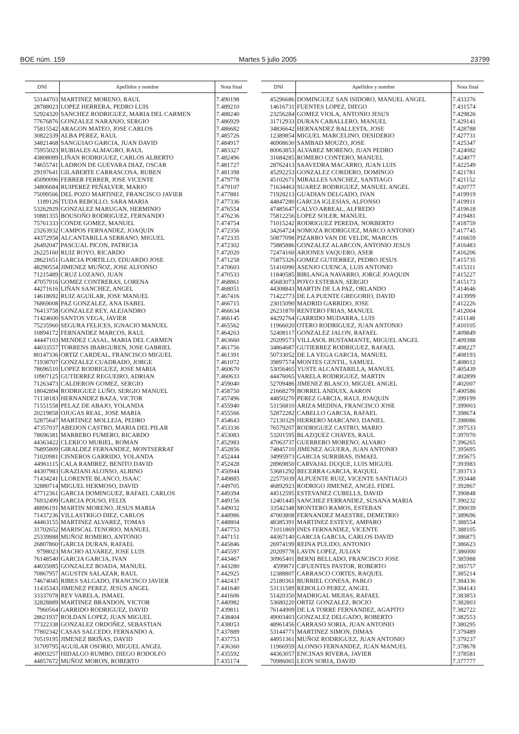BOE núm. 159 Martes 5 julio 2005 23799
| DNI | Apellidos y nombre | Nota final |
| --- | --- | --- |
| 53144703 | MARTINEZ MORENO, RAUL | 7.490198 |
| 28788023 | LOPEZ HERRERA, PEDRO LUIS | 7.489210 |
| 52924320 | SANCHEZ RODRIGUEZ, MARIA DEL CARMEN | 7.488240 |
| 77676876 | GONZALEZ NARANJO, SERGIO | 7.486929 |
| 75815542 | ARAGON MATEO, JOSE CARLOS | 7.486682 |
| 30822339 | ALBA PEREZ, RAUL | 7.485726 |
| 34821468 | SANGUIAO GARCIA, JUAN DAVID | 7.484917 |
| 75955023 | RUBIALES ALMAGRO, RAUL | 7.483327 |
| 43808089 | LIÑAN RODRIGUEZ, CARLOS ALBERTO | 7.482496 |
| 74655741 | LADRON DE GUEVARA DIAZ, OSCAR | 7.481727 |
| 29197641 | GILABERTE CARRASCOSA, RUBEN | 7.481398 |
| 45090096 | FERRER FERRER, JOSE VICENTE | 7.479778 |
| 34806684 | RUIPEREZ PEÑALVER, MARIO | 7.479107 |
| 75099566 | DEL POZO MARTINEZ, FRANCISCO JAVIER | 7.477881 |
| 1189126 | TUDA REBOLLO, SARA MARIA | 7.477336 |
| 53262929 | GONZALEZ MARUGAN, HERMINIO | 7.476554 |
| 10881355 | BOUSOÑO RODRIGUEZ, FERNANDO | 7.476236 |
| 75761333 | CONDE GOMEZ, MANUEL | 7.474754 |
| 23263932 | CAMPOS FERNANDEZ, JOAQUIN | 7.472356 |
| 44372958 | ALCANTARILLA SERRANO, MIGUEL | 7.472335 |
| 26492047 | PASCUAL PICON, PATRICIA | 7.472302 |
| 26225160 | RUIZ ROYO, RICARDO | 7.472020 |
| 28621651 | GARCIA PORTILLO, EDUARDO JOSE | 7.471258 |
| 48290554 | JIMENEZ MUÑOZ, JOSE ALFONSO | 7.470603 |
| 71215489 | CRUZ LOZANO, JUAN | 7.470533 |
| 47057916 | GOMEZ CONTRERAS, LORENA | 7.468861 |
| 44271616 | LIÑAN SANCHEZ, ANGEL | 7.468051 |
| 14618692 | RUIZ AGUILAR, JOSE MANUEL | 7.467416 |
| 76869008 | PAZ GONZALEZ, ANA ISABEL | 7.466715 |
| 76413758 | GONZALEZ REY, ALEJANDRO | 7.466634 |
| 71424600 | SANTOS VEGA, JAVIER | 7.466145 |
| 75235960 | SEGURA FELICES, IGNACIO MANUEL | 7.465562 |
| 10894172 | FERNANDEZ MARCOS, RAUL | 7.464263 |
| 44447103 | MENDEZ CASAL, MARIA DEL CARMEN | 7.463660 |
| 44033557 | TORRENS IBARGUREN, JOSE GABRIEL | 7.461756 |
| 80147336 | ORTIZ CARDEAL, FRANCISCO MIGUEL | 7.461391 |
| 71938707 | GONZALEZ CUADRADO, JORGE | 7.461072 |
| 78696510 | LOPEZ RODRIGUEZ, JOSE MARIA | 7.460670 |
| 10907125 | GUTIERREZ REGUEIRO, ADRIAN | 7.460633 |
| 71263473 | CALDERON GOMEZ, SERGIO | 7.459040 |
| 18042894 | RODRIGUEZ LUÑO, SERGIO MANUEL | 7.458750 |
| 71138183 | HERNANDEZ BAZA, VICTOR | 7.457496 |
| 71551558 | PELAZ DE ABAJO, YOLANDA | 7.455940 |
| 20219858 | OJUGAS REAL, JOSE MARIA | 7.455566 |
| 52875647 | MARTINEZ MOLLEJA, PEDRO | 7.454643 |
| 47357037 | ABEIJON CASTRO, MARIA DEL PILAR | 7.453336 |
| 78696381 | MARRERO FUMERO, RICARDO | 7.453083 |
| 44363422 | CLERICO MURIEL, ROMAN | 7.452983 |
| 76895809 | GIRALDEZ FERNANDEZ, MONTSERRAT | 7.452856 |
| 71020981 | CISNEROS GARRIDO, YOLANDA | 7.452444 |
| 44961115 | CALA RAMIREZ, BENITO DAVID | 7.452428 |
| 44307983 | GRAZIANI ALONSO, ALBINO | 7.450944 |
| 71434241 | LLORENTE BLANCO, ISAAC | 7.449885 |
| 32880714 | MIGUEL HERMOSO, DAVID | 7.449705 |
| 47712361 | GARCIA DOMINGUEZ, RAFAEL CARLOS | 7.449394 |
| 76932499 | GARCIA POUSO, FELIX | 7.449156 |
| 48896191 | MARTIN MORENO, JESUS MARIA | 7.449032 |
| 71437236 | VILLASTRIGO DIEZ, CARLOS | 7.448986 |
| 44463155 | MARTINEZ ALVAREZ, TOMAS | 7.448804 |
| 31702652 | MARISCAL TENORIO, MANUEL | 7.447753 |
| 25339888 | MUÑOZ ROMERO, ANTONIO | 7.447151 |
| 26807860 | GARCIA DURAN, RAFAEL | 7.445846 |
| 9798023 | MACHO ALVAREZ, JOSE LUIS | 7.445597 |
| 76148540 | GARCIA GARCIA, IVAN | 7.443467 |
| 44035085 | GONZALEZ BOADA, MANUEL | 7.443280 |
| 70867957 | AGUSTIN SALAZAR, RAUL | 7.442925 |
| 74674045 | RIBES SALGADO, FRANCISCO JAVIER | 7.442437 |
| 11435343 | JIMENEZ PEREZ, JESUS ANGEL | 7.441640 |
| 33337078 | REY VARELA, ISMAEL | 7.441606 |
| 32828889 | MARTINEZ BRANDON, VICTOR | 7.440982 |
| 7960564 | GARRIDO RODRIGUEZ, DAVID | 7.439811 |
| 28621937 | ROLDAN LOPEZ, JUAN MIGUEL | 7.438404 |
| 77322338 | GONZALEZ ORDOÑEZ, SEBASTIAN | 7.438053 |
| 77802342 | CASAS SALCEDO, FERNANDO A. | 7.437889 |
| 70519195 | JIMENEZ BRIÑAS, DAVID | 7.437753 |
| 31709795 | AGUILAR OSORIO, MIGUEL ANGEL | 7.436360 |
| 46903257 | HIDALGO RUMBO, DIEGO RODOLFO | 7.435592 |
| 44857672 | MUÑOZ MORON, ROBERTO | 7.435174 |
| DNI | Apellidos y nombre | Nota final |
| --- | --- | --- |
| 45296686 | DOMINGUEZ SAN ISIDORO, MANUEL ANGEL | 7.433376 |
| 14616731 | FUENTES LOPEZ, DIEGO | 7.431574 |
| 23256284 | GOMEZ VIOLA, ANTONIO JESUS | 7.429826 |
| 31712933 | DURAN CABALLERO, MANUEL | 7.429141 |
| 34836642 | HERNANDEZ BALLESTA, JOSE | 7.428788 |
| 12389854 | MIGUEL MARCELINO, DESIDERIO | 7.427731 |
| 46908630 | SAMBAD MOUZO, JOSE | 7.425347 |
| 80063853 | ALVAREZ MORENO, JUAN PEDRO | 7.424082 |
| 31684285 | ROMERO CONTERO, MANUEL | 7.424077 |
| 28762413 | SAAVEDRA MACARRO, JUAN LUIS | 7.422549 |
| 45292253 | GONZALEZ CORDERO, DOMINGO | 7.421781 |
| 45102671 | MIRALLES SANCHEZ, SANTIAGO | 7.421152 |
| 71634463 | SUAREZ RODRIGUEZ, MANUEL ANGEL | 7.420777 |
| 71928213 | GUADIAN DELGADO, IVAN | 7.419919 |
| 44847280 | GARCIA IGLESIAS, ALFONSO | 7.419911 |
| 47485647 | CALVO ARREAL, ALFREDO | 7.419618 |
| 75812256 | LOPEZ SOLER, MANUEL | 7.419481 |
| 71015242 | RODRIGUEZ PEREDA, NORBERTO | 7.418759 |
| 34264724 | SOMOZA RODRIGUEZ, MARCO ANTONIO | 7.417745 |
| 50877098 | PIZARRO VAN DE VELDE, MARCOS | 7.416659 |
| 75885886 | GONZALEZ ALARCON, ANTONIO JESUS | 7.416483 |
| 72474160 | ARJONES VAQUERO, ASER | 7.416206 |
| 75875326 | GOMEZ GUTIERREZ, PEDRO JESUS | 7.415735 |
| 51416990 | ASENJO CUENCA, LUIS ANTONIO | 7.415311 |
| 11840585 | BIRLANGA NAVARRO, JORGE JOAQUIN | 7.415227 |
| 45683073 | POYO ESTEBAN, SERGIO | 7.415173 |
| 44308843 | MARTIN DE LA PAZ, ORLANDO | 7.414646 |
| 71422773 | DE LA PUENTE GREGORIO, DAVID | 7.413999 |
| 23015090 | MADRID GARRIDO, JOSE | 7.412226 |
| 26231870 | RENTERO FRIAS, MANUEL | 7.412004 |
| 44292764 | GARRIDO MUDARRA, LUIS | 7.411148 |
| 11966020 | OTERO RODRIGUEZ, JUAN ANTONIO | 7.410105 |
| 52408117 | GONZALEZ JALON, RAFAEL | 7.409849 |
| 20209573 | VILLASOL BUSTAMANTE, MIGUEL ANGEL | 7.409388 |
| 34864687 | GUTIERREZ RODRIGUEZ, RAFAEL | 7.408227 |
| 50733052 | DE LA VEGA GARCIA, MANUEL | 7.408193 |
| 39897574 | MONTES GENTIL, SAMUEL | 7.408012 |
| 53056465 | YUSTE ALCANTARILLA, MANUEL | 7.405439 |
| 44476065 | VARELA RODRIGUEZ, MARTIN | 7.402899 |
| 52709486 | JIMENEZ BLASCO, MIGUEL ANGEL | 7.402007 |
| 21668279 | BORREL ANDUIX, AARON | 7.400586 |
| 44850270 | PEREZ GARCIA, RAUL JOAQUIN | 7.399199 |
| 53156810 | ARIZA MEDINA, FRANCISCO JOSE | 7.399003 |
| 52872282 | CABELLO GARCIA, RAFAEL | 7.398674 |
| 72130329 | HERRERO MARCANO, DANIEL | 7.398086 |
| 76579207 | RODRIGUEZ CASTRO, MARIO | 7.397533 |
| 53201595 | BLAZQUEZ CHAVES, RAUL | 7.397070 |
| 47063737 | GUERRERO MORENO, ALVARO | 7.396265 |
| 74845710 | JIMENEZ AGUERA, JUAN ANTONIO | 7.395695 |
| 34995973 | GARCIA SURRIBAS, ISMAEL | 7.395675 |
| 28969850 | CARVAJAL DUQUE, LUIS MIGUEL | 7.393983 |
| 53681292 | BECERRA GARCIA, RAQUEL | 7.393713 |
| 22575039 | ALPUENTE RUIZ, VICENTE SANTIAGO | 7.393448 |
| 46892923 | RODRIGO JIMENEZ, ANGEL FIDEL | 7.392867 |
| 44512595 | ESTEVANEZ CUBELLS, DAVID | 7.390848 |
| 12401445 | SANCHEZ FERRANDEZ, SUSANA MARIA | 7.390232 |
| 33542348 | MONTERO RAMOS, ESTEBAN | 7.390039 |
| 47003808 | FERNANDEZ MAESTRE, DEMETRIO | 7.389696 |
| 48385391 | MARTINEZ ESTEVE, AMPARO | 7.388554 |
| 71011869 | INES FERNANDEZ, VICENTE | 7.388105 |
| 44367140 | GARCIA GARCIA, CARLOS DAVID | 7.386875 |
| 26974199 | REINA PULIDO, ANTONIO | 7.386623 |
| 20209778 | LAVIN LOPEZ, JULIAN | 7.386000 |
| 30965401 | BERNI BELLADO, FRANCISCO JOSE | 7.385988 |
| 4599871 | CIFUENTES PASTOR, ROBERTO | 7.385757 |
| 12388807 | CARRASCO CORTES, RAQUEL | 7.385214 |
| 25180361 | BURRIEL CONESA, PABLO | 7.384336 |
| 53131589 | REBOLLO PEREZ, ANGEL | 7.384143 |
| 51420350 | MADRIGAL MEJIAS, RAFAEL | 7.383853 |
| 53680220 | ORTIZ GONZALEZ, ROCIO | 7.382803 |
| 76144909 | DE LA TORRE FERNANDEZ, AGAPITO | 7.382722 |
| 49003403 | GONZALEZ DELGADO, ROBERTO | 7.382553 |
| 48961456 | CARRASO SORIA, JUAN ANTONIO | 7.380295 |
| 53144771 | MARTINEZ SIMON, DIMAS | 7.379489 |
| 44951361 | MUÑOZ RODRIGUEZ, JUAN ANTONIO | 7.379237 |
| 11966959 | ALONSO FERNANDEZ, JUAN MANUEL | 7.378678 |
| 44363057 | ENCINAS RIVERA, JAVIER | 7.378581 |
| 70986065 | LEON SORIA, DAVID | 7.377777 |